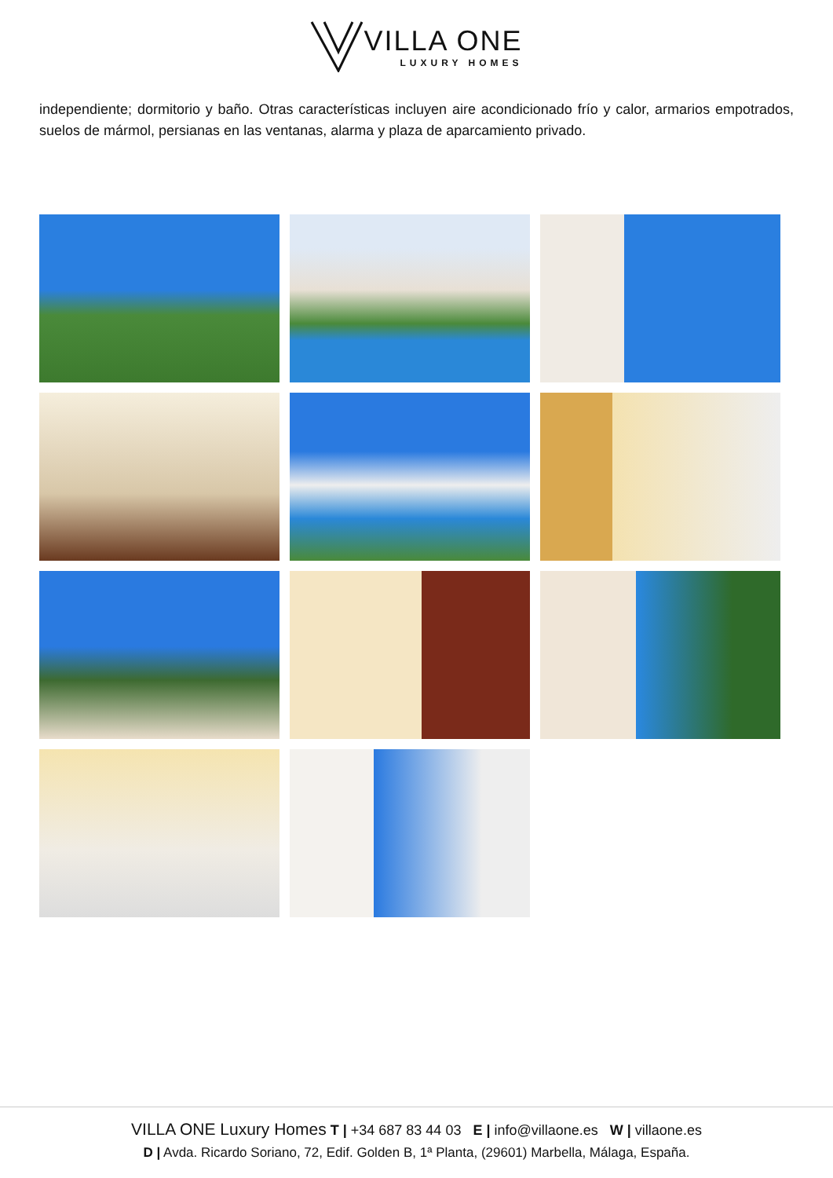VILLA ONE LUXURY HOMES
independiente; dormitorio y baño. Otras características incluyen aire acondicionado frío y calor, armarios empotrados, suelos de mármol, persianas en las ventanas, alarma y plaza de aparcamiento privado.
VILLA ONE Luxury Homes T | +34 687 83 44 03 E | info@villaone.es W | villaone.es
D | Avda. Ricardo Soriano, 72, Edif. Golden B, 1ª Planta, (29601) Marbella, Málaga, España.